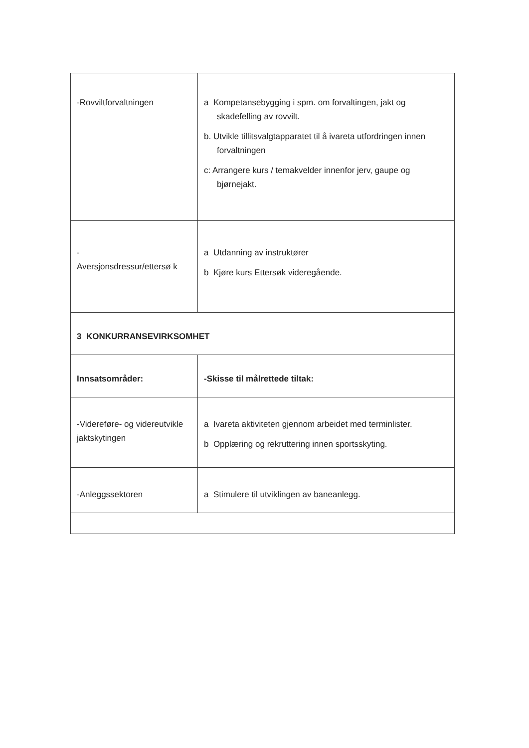| -Rovviltforvaltningen | a Kompetansebygging i spm. om forvaltingen, jakt og skadefelling av rovvilt. b. Utvikle tillitsvalgtapparatet til å ivareta utfordringen innen forvaltningen c: Arrangere kurs / temakvelder innenfor jerv, gaupe og bjørnejakt. |
| - Aversjonsdressur/ettersø k | a Utdanning av instruktører b Kjøre kurs Ettersøk videregående. |
| 3 KONKURRANSEVIRKSOMHET | |
| Innsatsområder: | -Skisse til målrettede tiltak: |
| -Videreføre- og videreutvikle jaktskytingen | a Ivareta aktiviteten gjennom arbeidet med terminlister. b Opplæring og rekruttering innen sportsskyting. |
| -Anleggssektoren | a Stimulere til utviklingen av baneanlegg. |